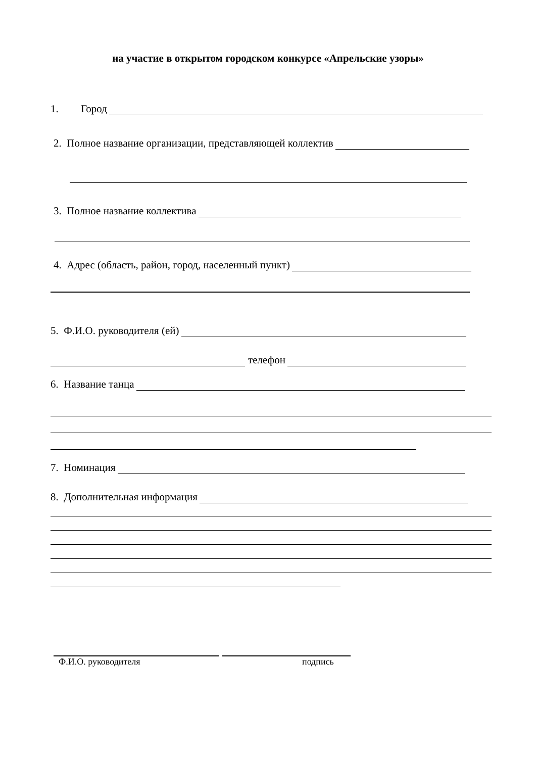на участие в открытом городском конкурсе «Апрельские узоры»
1. Город
2. Полное название организации, представляющей коллектив
3. Полное название коллектива
4. Адрес (область, район, город, населенный пункт)
5. Ф.И.О. руководителя (ей)
телефон
6. Название танца
7. Номинация
8. Дополнительная информация
Ф.И.О. руководителя подпись